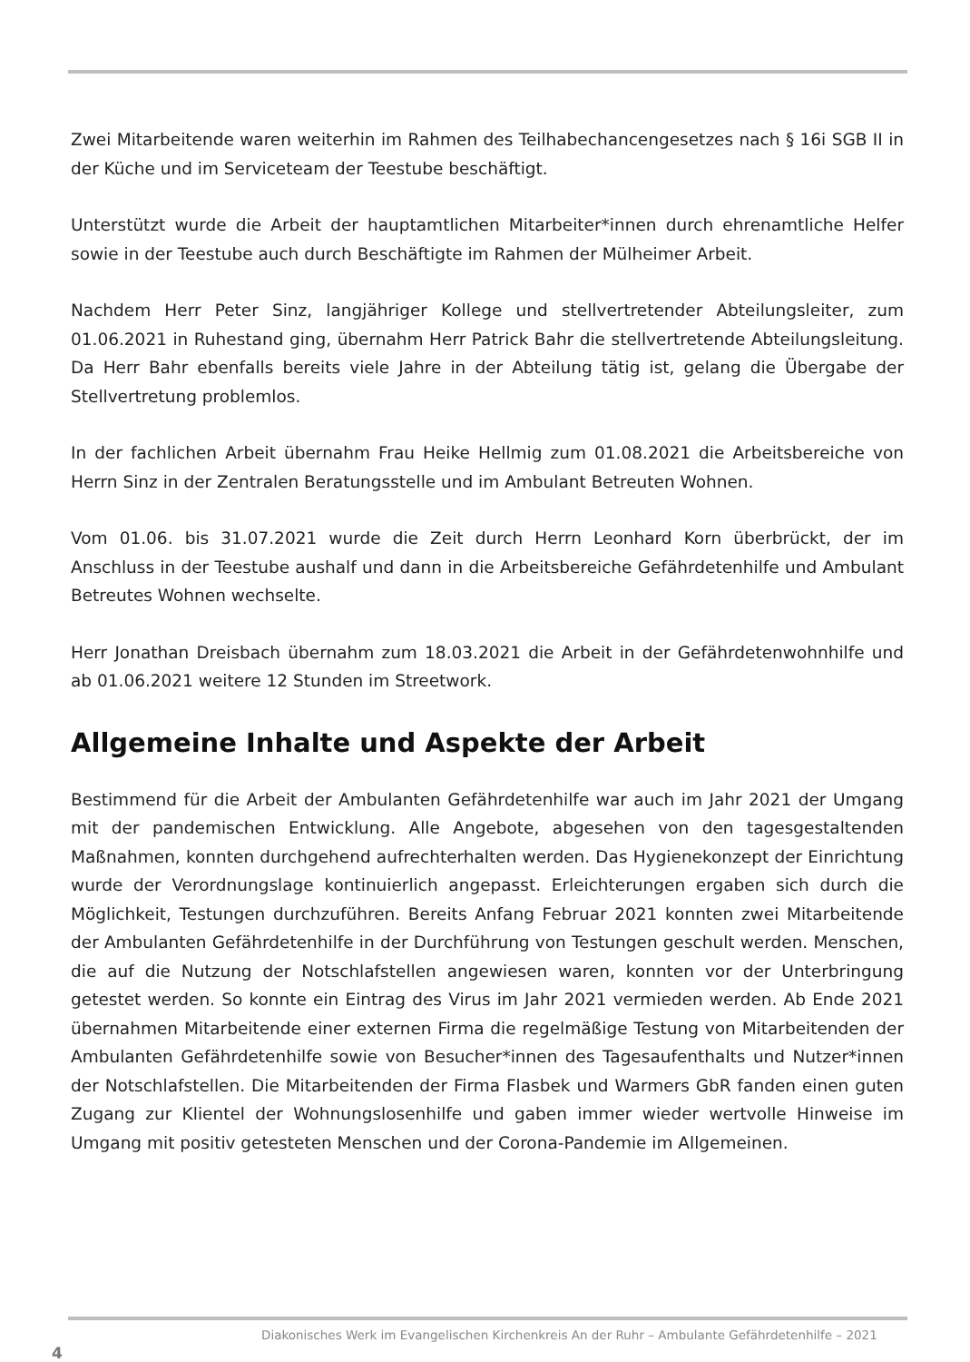Zwei Mitarbeitende waren weiterhin im Rahmen des Teilhabechancengesetzes nach § 16i SGB II in der Küche und im Serviceteam der Teestube beschäftigt.
Unterstützt wurde die Arbeit der hauptamtlichen Mitarbeiter*innen durch ehrenamtliche Helfer sowie in der Teestube auch durch Beschäftigte im Rahmen der Mülheimer Arbeit.
Nachdem Herr Peter Sinz, langjähriger Kollege und stellvertretender Abteilungsleiter, zum 01.06.2021 in Ruhestand ging, übernahm Herr Patrick Bahr die stellvertretende Abteilungsleitung. Da Herr Bahr ebenfalls bereits viele Jahre in der Abteilung tätig ist, gelang die Übergabe der Stellvertretung problemlos.
In der fachlichen Arbeit übernahm Frau Heike Hellmig zum 01.08.2021 die Arbeitsbereiche von Herrn Sinz in der Zentralen Beratungsstelle und im Ambulant Betreuten Wohnen.
Vom 01.06. bis 31.07.2021 wurde die Zeit durch Herrn Leonhard Korn überbrückt, der im Anschluss in der Teestube aushalf und dann in die Arbeitsbereiche Gefährdetenhilfe und Ambulant Betreutes Wohnen wechselte.
Herr Jonathan Dreisbach übernahm zum 18.03.2021 die Arbeit in der Gefährdetenwohnhilfe und ab 01.06.2021 weitere 12 Stunden im Streetwork.
Allgemeine Inhalte und Aspekte der Arbeit
Bestimmend für die Arbeit der Ambulanten Gefährdetenhilfe war auch im Jahr 2021 der Umgang mit der pandemischen Entwicklung. Alle Angebote, abgesehen von den tagesgestaltenden Maßnahmen, konnten durchgehend aufrechterhalten werden. Das Hygienekonzept der Einrichtung wurde der Verordnungslage kontinuierlich angepasst. Erleichterungen ergaben sich durch die Möglichkeit, Testungen durchzuführen. Bereits Anfang Februar 2021 konnten zwei Mitarbeitende der Ambulanten Gefährdetenhilfe in der Durchführung von Testungen geschult werden. Menschen, die auf die Nutzung der Notschlafstellen angewiesen waren, konnten vor der Unterbringung getestet werden. So konnte ein Eintrag des Virus im Jahr 2021 vermieden werden. Ab Ende 2021 übernahmen Mitarbeitende einer externen Firma die regelmäßige Testung von Mitarbeitenden der Ambulanten Gefährdetenhilfe sowie von Besucher*innen des Tagesaufenthalts und Nutzer*innen der Notschlafstellen. Die Mitarbeitenden der Firma Flasbek und Warmers GbR fanden einen guten Zugang zur Klientel der Wohnungslosenhilfe und gaben immer wieder wertvolle Hinweise im Umgang mit positiv getesteten Menschen und der Corona-Pandemie im Allgemeinen.
Diakonisches Werk im Evangelischen Kirchenkreis An der Ruhr – Ambulante Gefährdetenhilfe – 2021
4